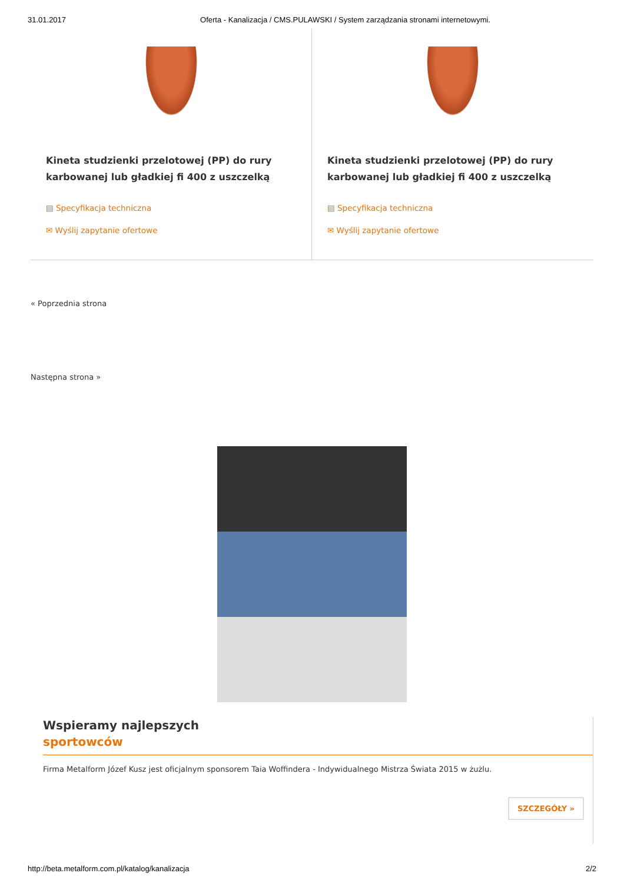31.01.2017 Oferta - Kanalizacja / CMS.PULAWSKI / System zarządzania stronami internetowymi.
Kineta studzienki przelotowej (PP) do rury karbowanej lub gładkiej fi 400 z uszczelką
▤ Specyfikacja techniczna
✉ Wyślij zapytanie ofertowe
Kineta studzienki przelotowej (PP) do rury karbowanej lub gładkiej fi 400 z uszczelką
▤ Specyfikacja techniczna
✉ Wyślij zapytanie ofertowe
« Poprzednia strona
Następna strona »
Wspieramy najlepszych
sportowców
Firma Metalform Józef Kusz jest oficjalnym sponsorem Taia Woffindera - Indywidualnego Mistrza Świata 2015 w żużlu.
SZCZEGÓŁY »
http://beta.metalform.com.pl/katalog/kanalizacja 2/2